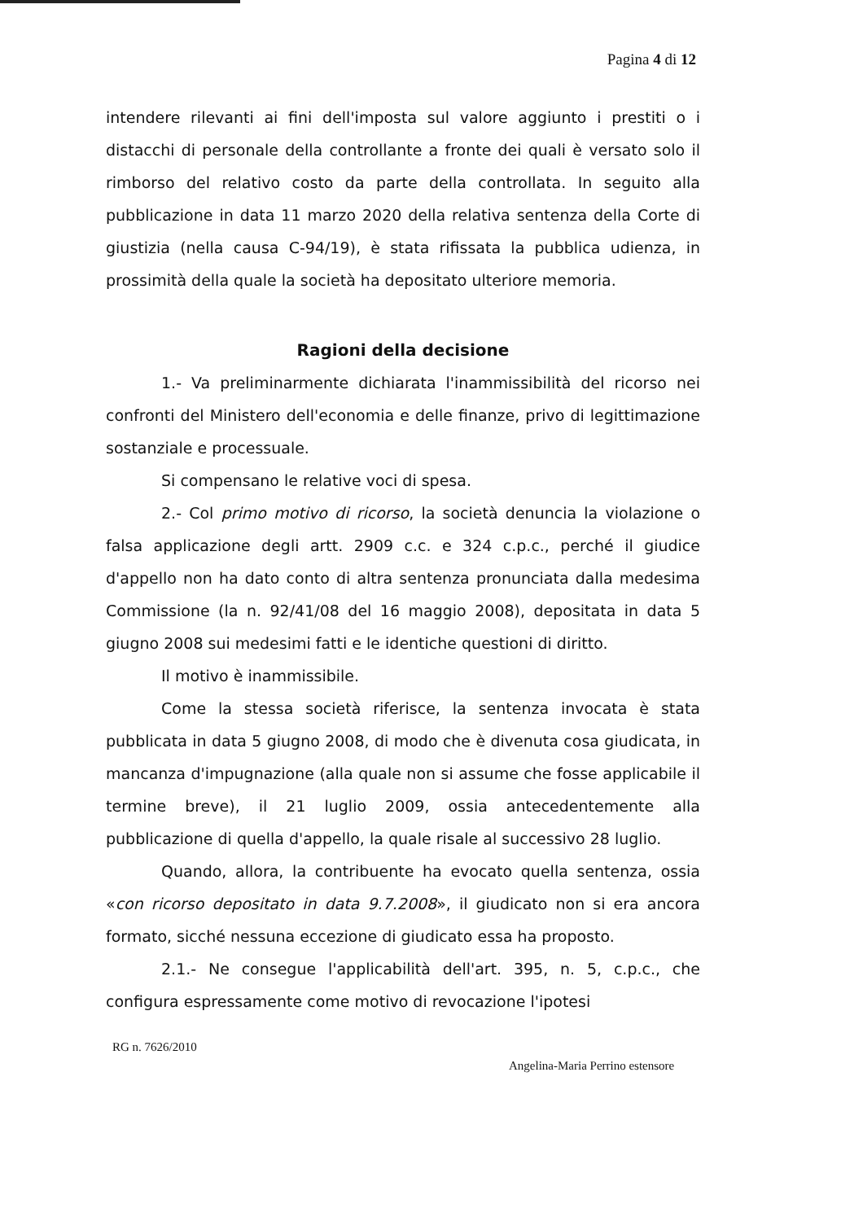Pagina 4 di 12
intendere rilevanti ai fini dell'imposta sul valore aggiunto i prestiti o i distacchi di personale della controllante a fronte dei quali è versato solo il rimborso del relativo costo da parte della controllata. In seguito alla pubblicazione in data 11 marzo 2020 della relativa sentenza della Corte di giustizia (nella causa C-94/19), è stata rifissata la pubblica udienza, in prossimità della quale la società ha depositato ulteriore memoria.
Ragioni della decisione
1.- Va preliminarmente dichiarata l'inammissibilità del ricorso nei confronti del Ministero dell'economia e delle finanze, privo di legittimazione sostanziale e processuale.
Si compensano le relative voci di spesa.
2.- Col primo motivo di ricorso, la società denuncia la violazione o falsa applicazione degli artt. 2909 c.c. e 324 c.p.c., perché il giudice d'appello non ha dato conto di altra sentenza pronunciata dalla medesima Commissione (la n. 92/41/08 del 16 maggio 2008), depositata in data 5 giugno 2008 sui medesimi fatti e le identiche questioni di diritto.
Il motivo è inammissibile.
Come la stessa società riferisce, la sentenza invocata è stata pubblicata in data 5 giugno 2008, di modo che è divenuta cosa giudicata, in mancanza d'impugnazione (alla quale non si assume che fosse applicabile il termine breve), il 21 luglio 2009, ossia antecedentemente alla pubblicazione di quella d'appello, la quale risale al successivo 28 luglio.
Quando, allora, la contribuente ha evocato quella sentenza, ossia «con ricorso depositato in data 9.7.2008», il giudicato non si era ancora formato, sicché nessuna eccezione di giudicato essa ha proposto.
2.1.- Ne consegue l'applicabilità dell'art. 395, n. 5, c.p.c., che configura espressamente come motivo di revocazione l'ipotesi
RG n. 7626/2010
Angelina-Maria Perrino estensore